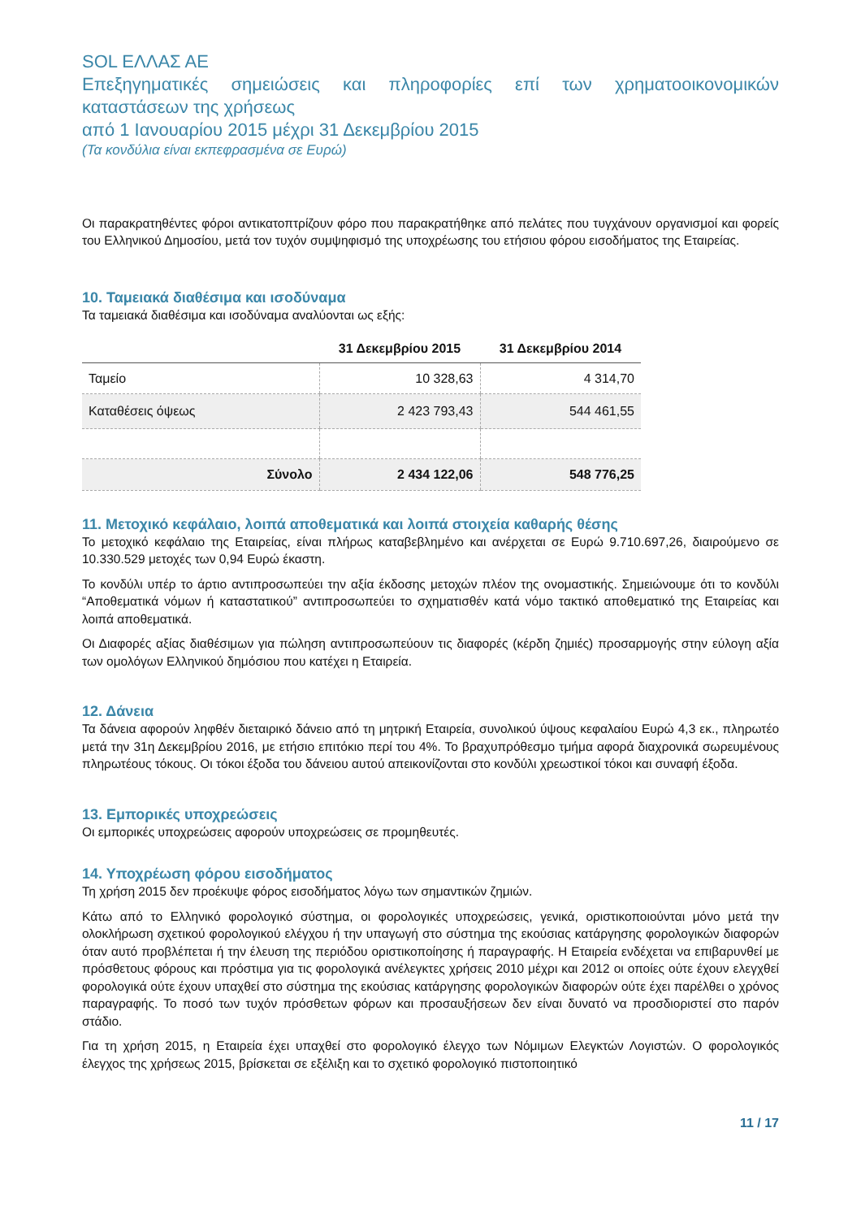SOL ΕΛΛΑΣ ΑΕ
Επεξηγηματικές σημειώσεις και πληροφορίες επί των χρηματοοικονομικών καταστάσεων της χρήσεως
από 1 Ιανουαρίου 2015 μέχρι 31 Δεκεμβρίου 2015
(Τα κονδύλια είναι εκπεφρασμένα σε Ευρώ)
Οι παρακρατηθέντες φόροι αντικατοπτρίζουν φόρο που παρακρατήθηκε από πελάτες που τυγχάνουν οργανισμοί και φορείς του Ελληνικού Δημοσίου, μετά τον τυχόν συμψηφισμό της υποχρέωσης του ετήσιου φόρου εισοδήματος της Εταιρείας.
10. Ταμειακά διαθέσιμα και ισοδύναμα
Τα ταμειακά διαθέσιμα και ισοδύναμα αναλύονται ως εξής:
| | 31 Δεκεμβρίου 2015 | 31 Δεκεμβρίου 2014 |
| --- | --- | --- |
| Ταμείο | 10 328,63 | 4 314,70 |
| Καταθέσεις όψεως | 2 423 793,43 | 544 461,55 |
| Σύνολο | 2 434 122,06 | 548 776,25 |
11. Μετοχικό κεφάλαιο, λοιπά αποθεματικά και λοιπά στοιχεία καθαρής θέσης
Το μετοχικό κεφάλαιο της Εταιρείας, είναι πλήρως καταβεβλημένο και ανέρχεται σε Ευρώ 9.710.697,26, διαιρούμενο σε 10.330.529 μετοχές των 0,94 Ευρώ έκαστη.
Το κονδύλι υπέρ το άρτιο αντιπροσωπεύει την αξία έκδοσης μετοχών πλέον της ονομαστικής. Σημειώνουμε ότι το κονδύλι “Αποθεματικά νόμων ή καταστατικού” αντιπροσωπεύει το σχηματισθέν κατά νόμο τακτικό αποθεματικό της Εταιρείας και λοιπά αποθεματικά.
Οι Διαφορές αξίας διαθέσιμων για πώληση αντιπροσωπεύουν τις διαφορές (κέρδη ζημιές) προσαρμογής στην εύλογη αξία των ομολόγων Ελληνικού δημόσιου που κατέχει η Εταιρεία.
12. Δάνεια
Τα δάνεια αφορούν ληφθέν διεταιρικό δάνειο από τη μητρική Εταιρεία, συνολικού ύψους κεφαλαίου Ευρώ 4,3 εκ., πληρωτέο μετά την 31η Δεκεμβρίου 2016, με ετήσιο επιτόκιο περί του 4%. Το βραχυπρόθεσμο τμήμα αφορά διαχρονικά σωρευμένους πληρωτέους τόκους. Οι τόκοι έξοδα του δάνειου αυτού απεικονίζονται στο κονδύλι χρεωστικοί τόκοι και συναφή έξοδα.
13. Εμπορικές υποχρεώσεις
Οι εμπορικές υποχρεώσεις αφορούν υποχρεώσεις σε προμηθευτές.
14. Υποχρέωση φόρου εισοδήματος
Τη χρήση 2015 δεν προέκυψε φόρος εισοδήματος λόγω των σημαντικών ζημιών.
Κάτω από το Ελληνικό φορολογικό σύστημα, οι φορολογικές υποχρεώσεις, γενικά, οριστικοποιούνται μόνο μετά την ολοκλήρωση σχετικού φορολογικού ελέγχου ή την υπαγωγή στο σύστημα της εκούσιας κατάργησης φορολογικών διαφορών όταν αυτό προβλέπεται ή την έλευση της περιόδου οριστικοποίησης ή παραγραφής. Η Εταιρεία ενδέχεται να επιβαρυνθεί με πρόσθετους φόρους και πρόστιμα για τις φορολογικά ανέλεγκτες χρήσεις 2010 μέχρι και 2012 οι οποίες ούτε έχουν ελεγχθεί φορολογικά ούτε έχουν υπαχθεί στο σύστημα της εκούσιας κατάργησης φορολογικών διαφορών ούτε έχει παρέλθει ο χρόνος παραγραφής. Το ποσό των τυχόν πρόσθετων φόρων και προσαυξήσεων δεν είναι δυνατό να προσδιοριστεί στο παρόν στάδιο.
Για τη χρήση 2015, η Εταιρεία έχει υπαχθεί στο φορολογικό έλεγχο των Νόμιμων Ελεγκτών Λογιστών. Ο φορολογικός έλεγχος της χρήσεως 2015, βρίσκεται σε εξέλιξη και το σχετικό φορολογικό πιστοποιητικό
11 / 17